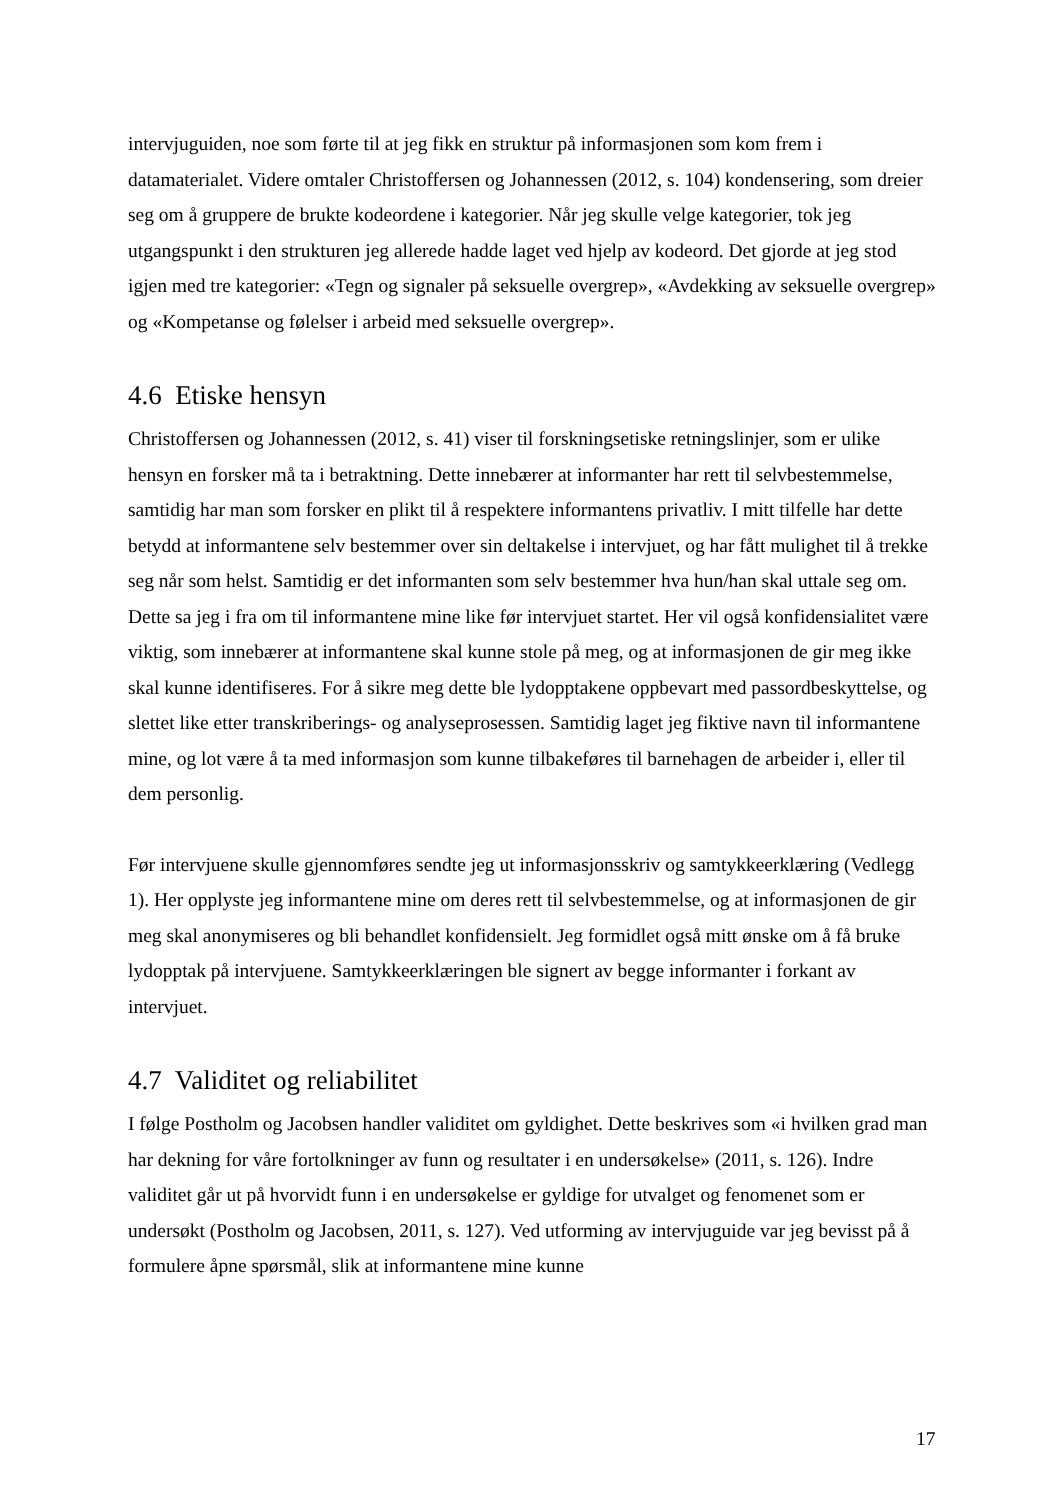intervjuguiden, noe som førte til at jeg fikk en struktur på informasjonen som kom frem i datamaterialet. Videre omtaler Christoffersen og Johannessen (2012, s. 104) kondensering, som dreier seg om å gruppere de brukte kodeordene i kategorier. Når jeg skulle velge kategorier, tok jeg utgangspunkt i den strukturen jeg allerede hadde laget ved hjelp av kodeord. Det gjorde at jeg stod igjen med tre kategorier: «Tegn og signaler på seksuelle overgrep», «Avdekking av seksuelle overgrep» og «Kompetanse og følelser i arbeid med seksuelle overgrep».
4.6 Etiske hensyn
Christoffersen og Johannessen (2012, s. 41) viser til forskningsetiske retningslinjer, som er ulike hensyn en forsker må ta i betraktning. Dette innebærer at informanter har rett til selvbestemmelse, samtidig har man som forsker en plikt til å respektere informantens privatliv. I mitt tilfelle har dette betydd at informantene selv bestemmer over sin deltakelse i intervjuet, og har fått mulighet til å trekke seg når som helst. Samtidig er det informanten som selv bestemmer hva hun/han skal uttale seg om. Dette sa jeg i fra om til informantene mine like før intervjuet startet. Her vil også konfidensialitet være viktig, som innebærer at informantene skal kunne stole på meg, og at informasjonen de gir meg ikke skal kunne identifiseres. For å sikre meg dette ble lydopptakene oppbevart med passordbeskyttelse, og slettet like etter transkriberings- og analyseprosessen. Samtidig laget jeg fiktive navn til informantene mine, og lot være å ta med informasjon som kunne tilbakeføres til barnehagen de arbeider i, eller til dem personlig.
Før intervjuene skulle gjennomføres sendte jeg ut informasjonsskriv og samtykkeerklæring (Vedlegg 1). Her opplyste jeg informantene mine om deres rett til selvbestemmelse, og at informasjonen de gir meg skal anonymiseres og bli behandlet konfidensielt. Jeg formidlet også mitt ønske om å få bruke lydopptak på intervjuene. Samtykkeerklæringen ble signert av begge informanter i forkant av intervjuet.
4.7 Validitet og reliabilitet
I følge Postholm og Jacobsen handler validitet om gyldighet. Dette beskrives som «i hvilken grad man har dekning for våre fortolkninger av funn og resultater i en undersøkelse» (2011, s. 126). Indre validitet går ut på hvorvidt funn i en undersøkelse er gyldige for utvalget og fenomenet som er undersøkt (Postholm og Jacobsen, 2011, s. 127). Ved utforming av intervjuguide var jeg bevisst på å formulere åpne spørsmål, slik at informantene mine kunne
17